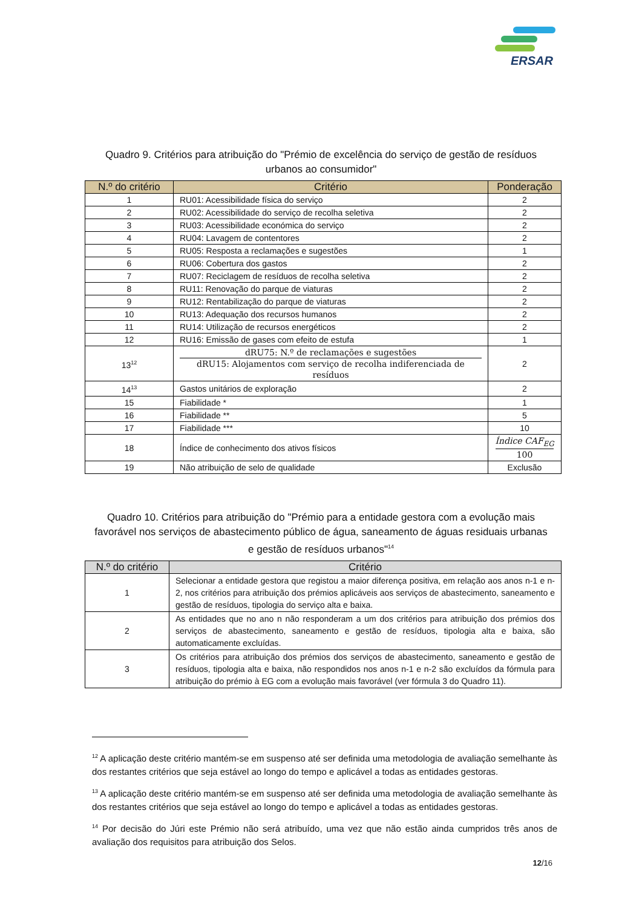ERSAR
Quadro 9. Critérios para atribuição do "Prémio de excelência do serviço de gestão de resíduos
urbanos ao consumidor"
| N.º do critério | Critério | Ponderação |
| --- | --- | --- |
| 1 | RU01: Acessibilidade física do serviço | 2 |
| 2 | RU02: Acessibilidade do serviço de recolha seletiva | 2 |
| 3 | RU03: Acessibilidade económica do serviço | 2 |
| 4 | RU04: Lavagem de contentores | 2 |
| 5 | RU05: Resposta a reclamações e sugestões | 1 |
| 6 | RU06: Cobertura dos gastos | 2 |
| 7 | RU07: Reciclagem de resíduos de recolha seletiva | 2 |
| 8 | RU11: Renovação do parque de viaturas | 2 |
| 9 | RU12: Rentabilização do parque de viaturas | 2 |
| 10 | RU13: Adequação dos recursos humanos | 2 |
| 11 | RU14: Utilização de recursos energéticos | 2 |
| 12 | RU16: Emissão de gases com efeito de estufa | 1 |
| 13<sup>12</sup> | dRU75: N.º de reclamações e sugestões dRU15: Alojamentos com serviço de recolha indiferenciada de resíduos | 2 |
| 14<sup>13</sup> | Gastos unitários de exploração | 2 |
| 15 | Fiabilidade * | 1 |
| 16 | Fiabilidade ** | 5 |
| 17 | Fiabilidade *** | 10 |
| 18 | Índice de conhecimento dos ativos físicos | Índice CAF<sub>EG</sub> 100 |
| 19 | Não atribuição de selo de qualidade | Exclusão |
Quadro 10. Critérios para atribuição do "Prémio para a entidade gestora com a evolução mais
favorável nos serviços de abastecimento público de água, saneamento de águas residuais urbanas
e gestão de resíduos urbanos"<sup>14</sup>
| N.º do critério | Critério |
| --- | --- |
| 1 | Selecionar a entidade gestora que registou a maior diferença positiva, em relação aos anos n-1 e n-2, nos critérios para atribuição dos prémios aplicáveis aos serviços de abastecimento, saneamento e gestão de resíduos, tipologia do serviço alta e baixa. |
| 2 | As entidades que no ano n não responderam a um dos critérios para atribuição dos prémios dos serviços de abastecimento, saneamento e gestão de resíduos, tipologia alta e baixa, são automaticamente excluídas. |
| 3 | Os critérios para atribuição dos prémios dos serviços de abastecimento, saneamento e gestão de resíduos, tipologia alta e baixa, não respondidos nos anos n-1 e n-2 são excluídos da fórmula para atribuição do prémio à EG com a evolução mais favorável (ver fórmula 3 do Quadro 11). |
<sup>12</sup> A aplicação deste critério mantém-se em suspenso até ser definida uma metodologia de avaliação semelhante às dos restantes critérios que seja estável ao longo do tempo e aplicável a todas as entidades gestoras.
<sup>13</sup> A aplicação deste critério mantém-se em suspenso até ser definida uma metodologia de avaliação semelhante às dos restantes critérios que seja estável ao longo do tempo e aplicável a todas as entidades gestoras.
<sup>14</sup> Por decisão do Júri este Prémio não será atribuído, uma vez que não estão ainda cumpridos três anos de avaliação dos requisitos para atribuição dos Selos.
12/16